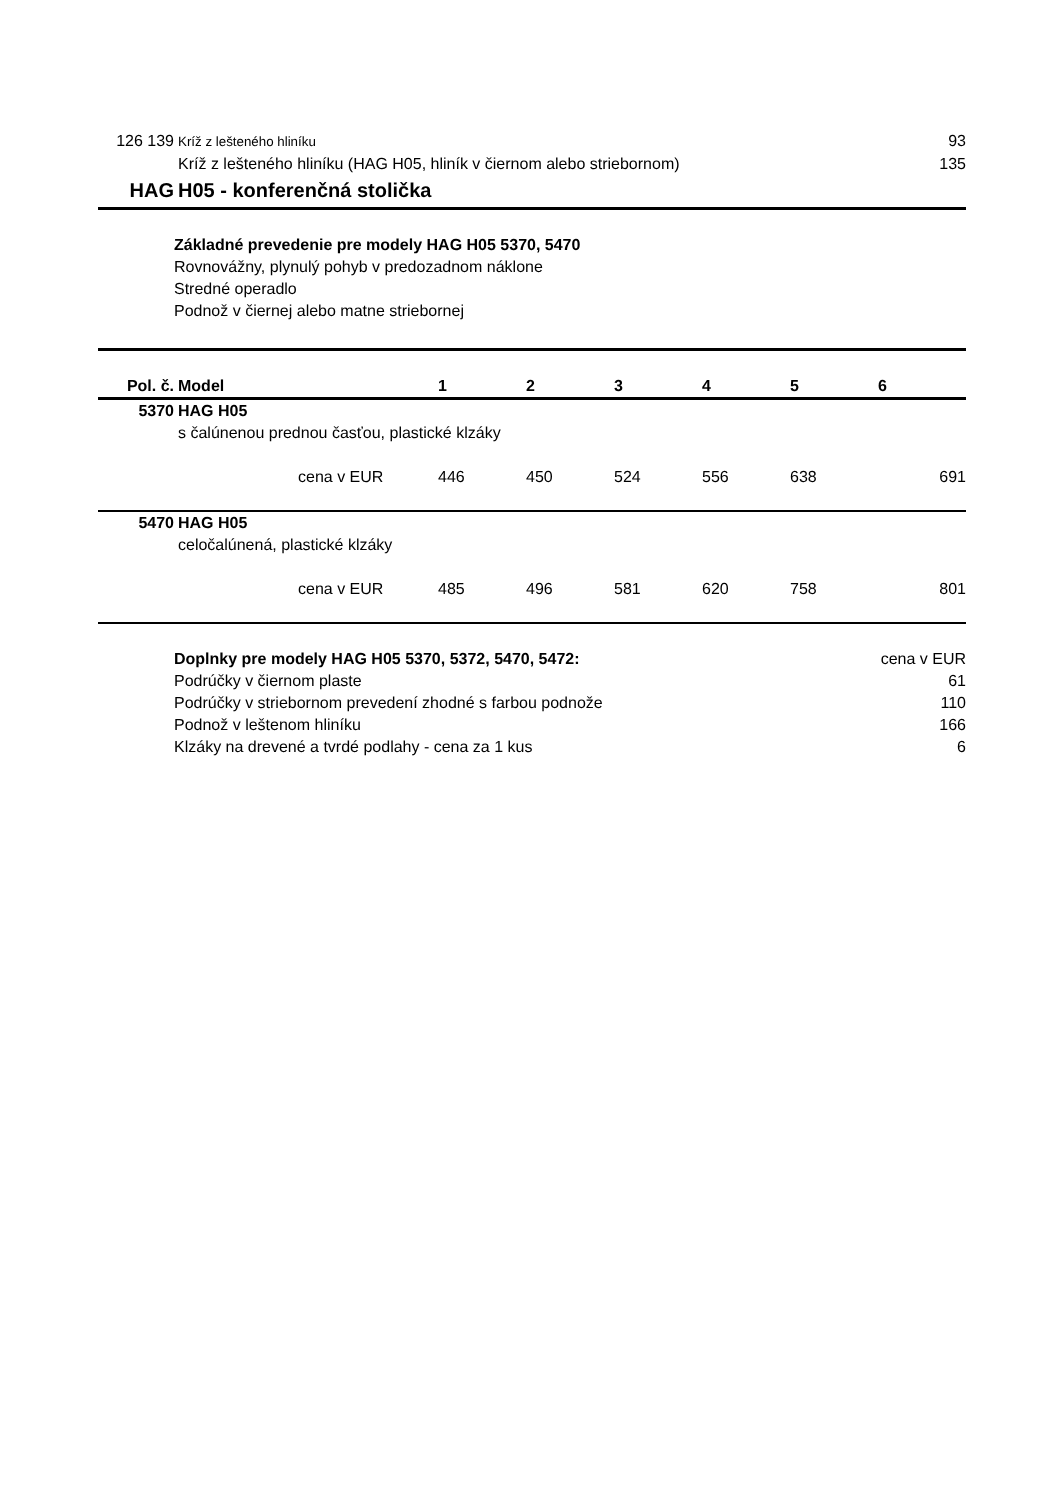126 139 Kríž z lešteného hliníku 93
Kríž z lešteného hliníku (HAG H05, hliník v čiernom alebo striebornom) 135
HAG H05 - konferenčná stolička
Základné prevedenie pre modely HAG H05 5370, 5470
Rovnovážny, plynulý pohyb v predozadnom náklone
Stredné operadlo
Podnož v čiernej alebo matne striebornej
| Pol. č. | Model | 1 | 2 | 3 | 4 | 5 | 6 |
| --- | --- | --- | --- | --- | --- | --- | --- |
| 5370 | HAG H05 | | | | | | |
| | s čalúnenou prednou časťou, plastické klzáky | | | | | | |
| | cena v EUR | 446 | 450 | 524 | 556 | 638 | 691 |
| 5470 | HAG H05 | | | | | | |
| | celočalúnená, plastické klzáky | | | | | | |
| | cena v EUR | 485 | 496 | 581 | 620 | 758 | 801 |
Doplnky pre modely HAG H05 5370, 5372, 5470, 5472: cena v EUR
Podrúčky v čiernom plaste 61
Podrúčky v striebornom prevedení zhodné s farbou podnože 110
Podnož v leštenom hliníku 166
Klzáky na drevené a tvrdé podlahy - cena za 1 kus 6